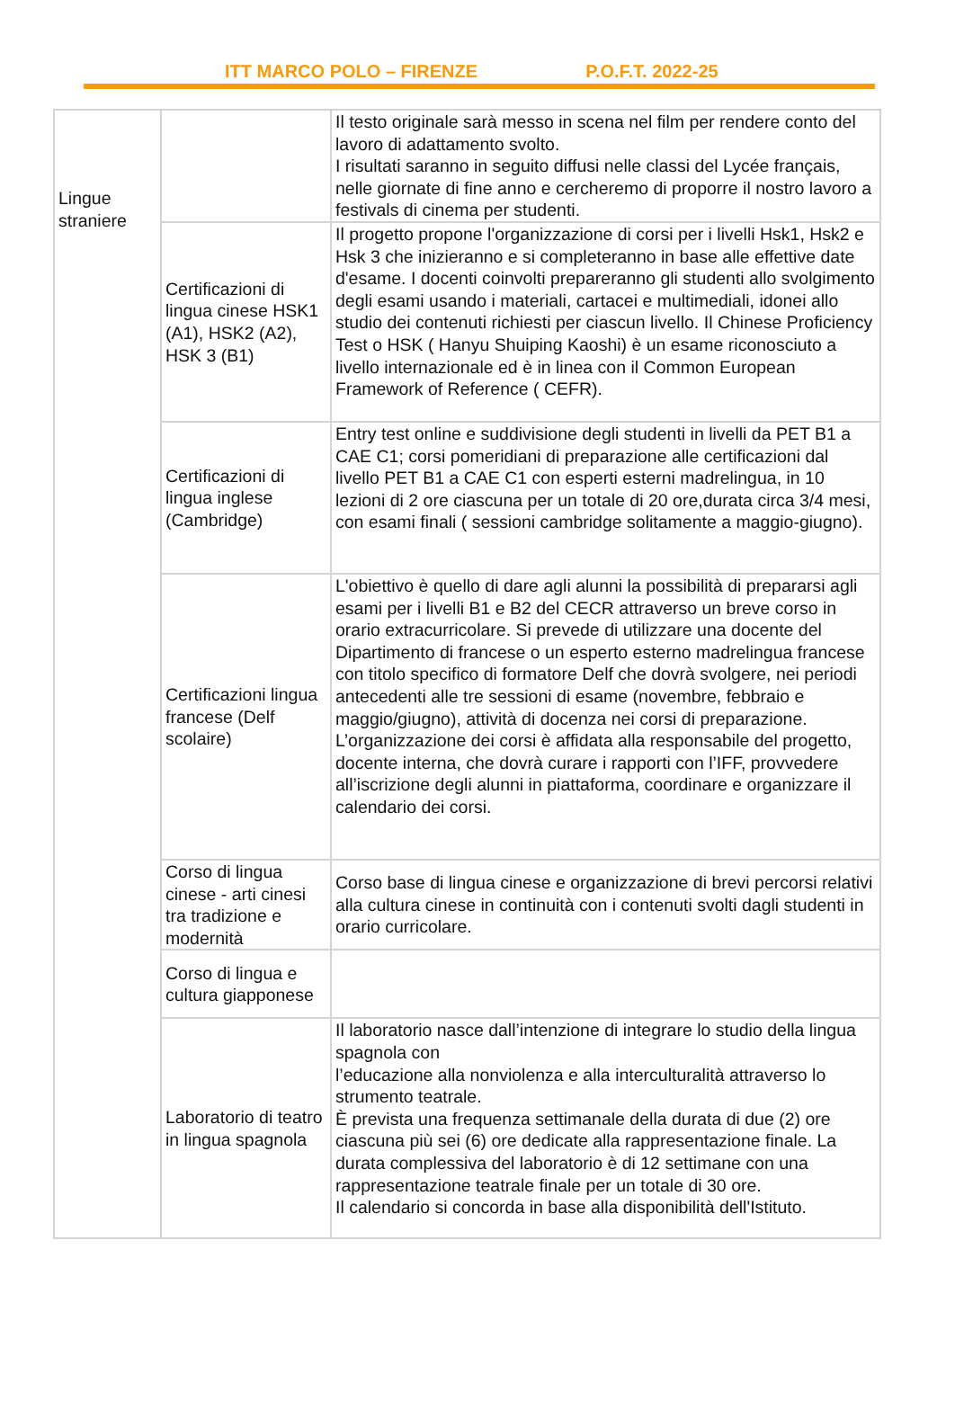ITT MARCO POLO – FIRENZE P.O.F.T. 2022-25
| Lingue straniere | | Il testo originale sarà messo in scena nel film per rendere conto del lavoro di adattamento svolto. I risultati saranno in seguito diffusi nelle classi del Lycée français, nelle giornate di fine anno e cercheremo di proporre il nostro lavoro a festivals di cinema per studenti. |
| | Certificazioni di lingua cinese HSK1 (A1), HSK2 (A2), HSK 3 (B1) | Il progetto propone l'organizzazione di corsi per i livelli Hsk1, Hsk2 e Hsk 3 che inizieranno e si completeranno in base alle effettive date d'esame. I docenti coinvolti prepareranno gli studenti allo svolgimento degli esami usando i materiali, cartacei e multimediali, idonei allo studio dei contenuti richiesti per ciascun livello. Il Chinese Proficiency Test o HSK ( Hanyu Shuiping Kaoshi) è un esame riconosciuto a livello internazionale ed è in linea con il Common European Framework of Reference ( CEFR). |
| | Certificazioni di lingua inglese (Cambridge) | Entry test online e suddivisione degli studenti in livelli da PET B1 a CAE C1; corsi pomeridiani di preparazione alle certificazioni dal livello PET B1 a CAE C1 con esperti esterni madrelingua, in 10 lezioni di 2 ore ciascuna per un totale di 20 ore,durata circa 3/4 mesi, con esami finali ( sessioni cambridge solitamente a maggio-giugno). |
| | Certificazioni lingua francese (Delf scolaire) | L'obiettivo è quello di dare agli alunni la possibilità di prepararsi agli esami per i livelli B1 e B2 del CECR attraverso un breve corso in orario extracurricolare. Si prevede di utilizzare una docente del Dipartimento di francese o un esperto esterno madrelingua francese con titolo specifico di formatore Delf che dovrà svolgere, nei periodi antecedenti alle tre sessioni di esame (novembre, febbraio e maggio/giugno), attività di docenza nei corsi di preparazione. L’organizzazione dei corsi è affidata alla responsabile del progetto, docente interna, che dovrà curare i rapporti con l’IFF, provvedere all’iscrizione degli alunni in piattaforma, coordinare e organizzare il calendario dei corsi. |
| | Corso di lingua cinese - arti cinesi tra tradizione e modernità | Corso base di lingua cinese e organizzazione di brevi percorsi relativi alla cultura cinese in continuità con i contenuti svolti dagli studenti in orario curricolare. |
| | Corso di lingua e cultura giapponese | |
| | Laboratorio di teatro in lingua spagnola | Il laboratorio nasce dall’intenzione di integrare lo studio della lingua spagnola con l’educazione alla nonviolenza e alla interculturalità attraverso lo strumento teatrale. È prevista una frequenza settimanale della durata di due (2) ore ciascuna più sei (6) ore dedicate alla rappresentazione finale. La durata complessiva del laboratorio è di 12 settimane con una rappresentazione teatrale finale per un totale di 30 ore. Il calendario si concorda in base alla disponibilità dell'Istituto. |